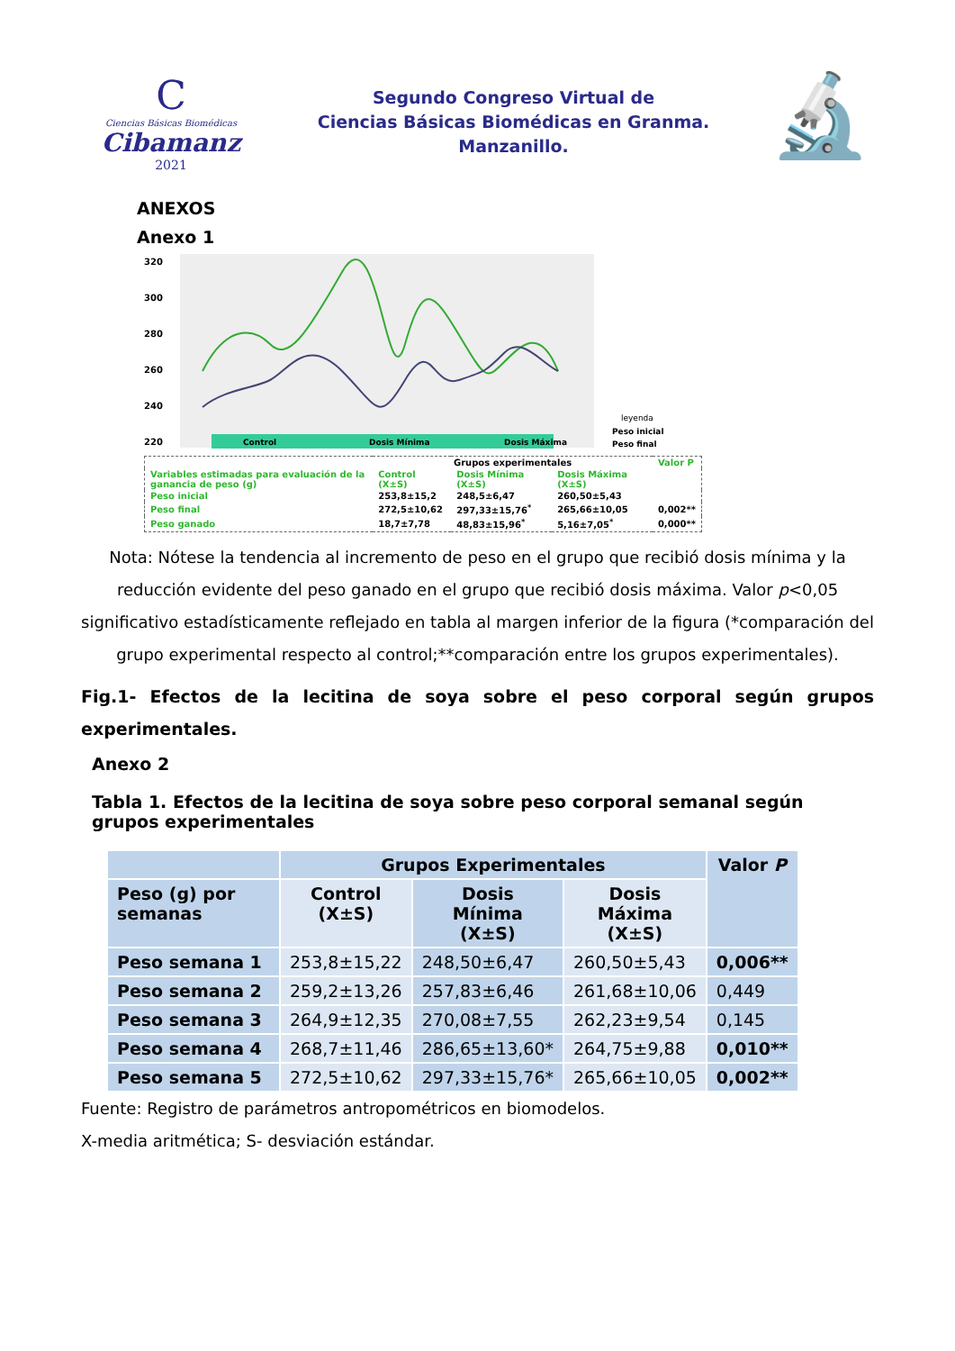C
Ciencias Básicas Biomédicas
Cibamanz
2021
Segundo Congreso Virtual de
Ciencias Básicas Biomédicas en Granma.
Manzanillo.
🔬
ANEXOS
Anexo 1
320
300
280
260
240
220
Control
Dosis Mínima
Dosis Máxima
leyenda
Peso inicial
Peso final
| | Grupos experimentales | | | Valor P |
| Variables estimadas para evaluación de la ganancia de peso (g) | Control (X±S) | Dosis Mínima (X±S) | Dosis Máxima (X±S) | |
| Peso inicial | 253,8±15,2 | 248,5±6,47 | 260,50±5,43 | |
| Peso final | 272,5±10,62 | 297,33±15,76<sup>*</sup> | 265,66±10,05 | 0,002** |
| Peso ganado | 18,7±7,78 | 48,83±15,96<sup>*</sup> | 5,16±7,05<sup>*</sup> | 0,000** |
Nota: Nótese la tendencia al incremento de peso en el grupo que recibió dosis mínima y la reducción evidente del peso ganado en el grupo que recibió dosis máxima. Valor p<0,05 significativo estadísticamente reflejado en tabla al margen inferior de la figura (*comparación del grupo experimental respecto al control;**comparación entre los grupos experimentales).
Fig.1- Efectos de la lecitina de soya sobre el peso corporal según grupos experimentales.
Anexo 2
Tabla 1. Efectos de la lecitina de soya sobre peso corporal semanal según grupos experimentales
| | Grupos Experimentales | | | Valor P |
| --- | --- | --- | --- | --- |
| Peso (g) por semanas | Control (X±S) | Dosis Mínima (X±S) | Dosis Máxima (X±S) | |
| Peso semana 1 | 253,8±15,22 | 248,50±6,47 | 260,50±5,43 | 0,006** |
| Peso semana 2 | 259,2±13,26 | 257,83±6,46 | 261,68±10,06 | 0,449 |
| Peso semana 3 | 264,9±12,35 | 270,08±7,55 | 262,23±9,54 | 0,145 |
| Peso semana 4 | 268,7±11,46 | 286,65±13,60* | 264,75±9,88 | 0,010** |
| Peso semana 5 | 272,5±10,62 | 297,33±15,76* | 265,66±10,05 | 0,002** |
Fuente: Registro de parámetros antropométricos en biomodelos.
X-media aritmética; S- desviación estándar.